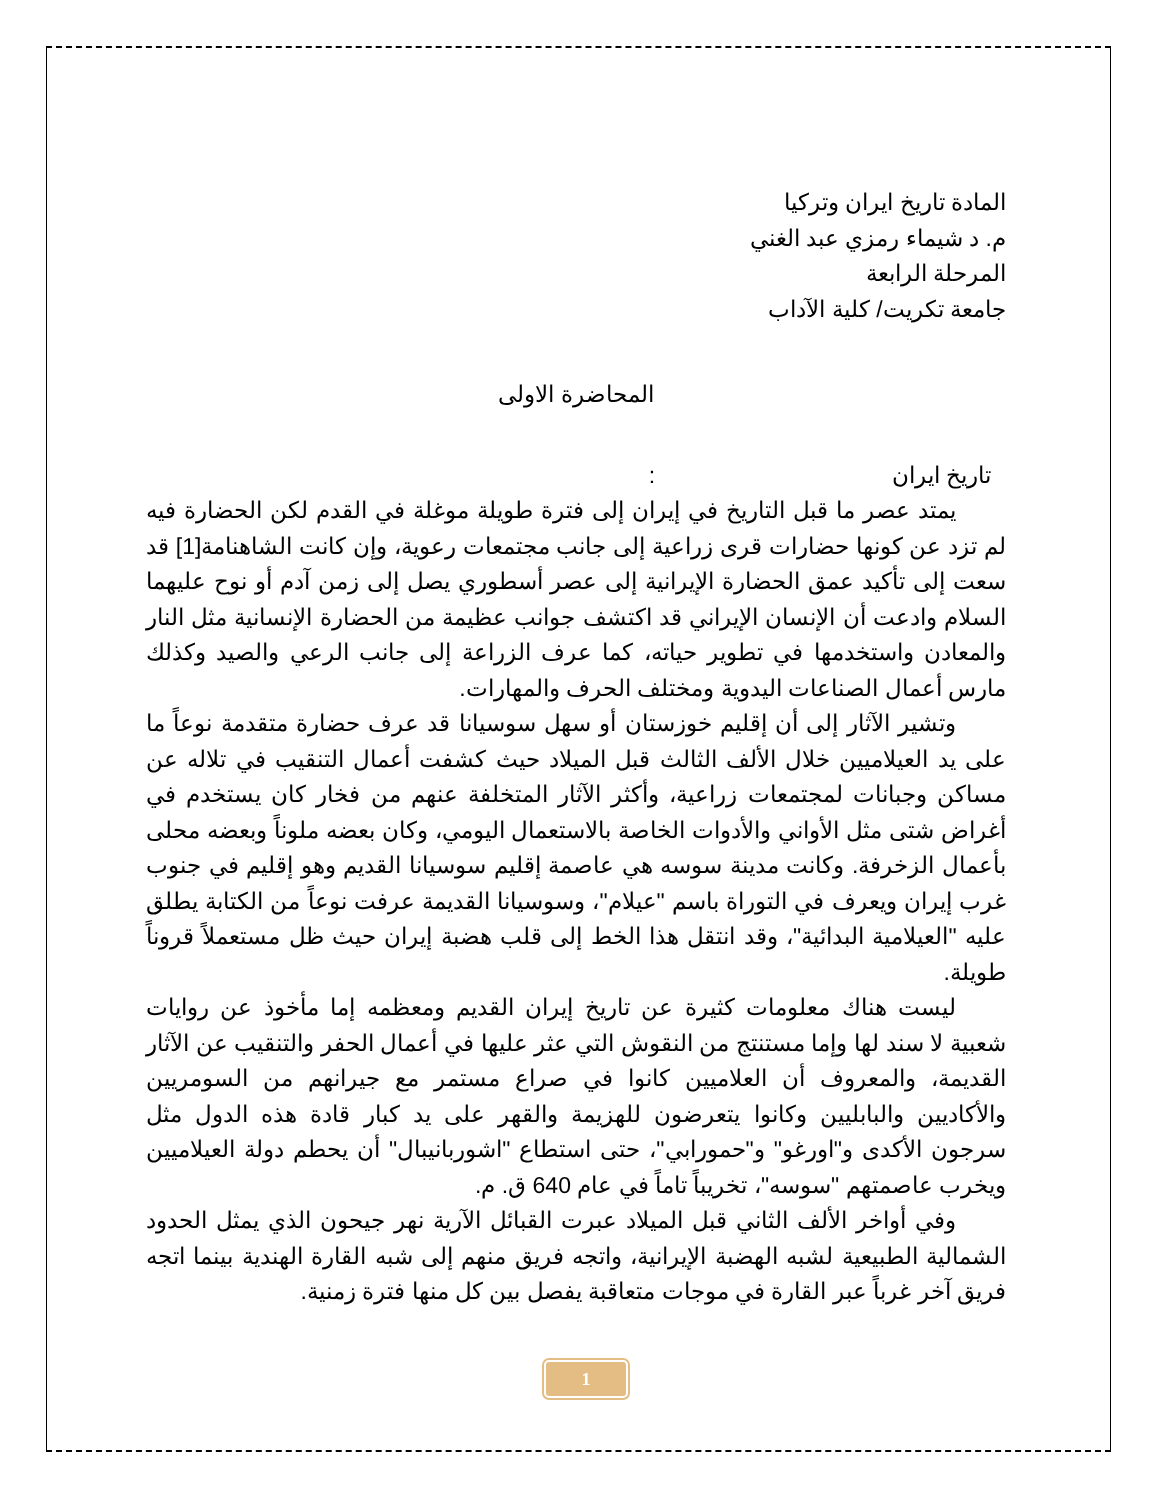المادة تاريخ ايران وتركيا
م. د شيماء رمزي عبد الغني
المرحلة الرابعة
جامعة تكريت/ كلية الآداب
المحاضرة الاولى
تاريخ ايران :
يمتد عصر ما قبل التاريخ في إيران إلى فترة طويلة موغلة في القدم لكن الحضارة فيه لم تزد عن كونها حضارات قرى زراعية إلى جانب مجتمعات رعوية، وإن كانت الشاهنامة[1] قد سعت إلى تأكيد عمق الحضارة الإيرانية إلى عصر أسطوري يصل إلى زمن آدم أو نوح عليهما السلام وادعت أن الإنسان الإيراني قد اكتشف جوانب عظيمة من الحضارة الإنسانية مثل النار والمعادن واستخدمها في تطوير حياته، كما عرف الزراعة إلى جانب الرعي والصيد وكذلك مارس أعمال الصناعات اليدوية ومختلف الحرف والمهارات.
وتشير الآثار إلى أن إقليم خوزستان أو سهل سوسيانا قد عرف حضارة متقدمة نوعاً ما على يد العيلاميين خلال الألف الثالث قبل الميلاد حيث كشفت أعمال التنقيب في تلاله عن مساكن وجبانات لمجتمعات زراعية، وأكثر الآثار المتخلفة عنهم من فخار كان يستخدم في أغراض شتى مثل الأواني والأدوات الخاصة بالاستعمال اليومي، وكان بعضه ملوناً وبعضه محلى بأعمال الزخرفة. وكانت مدينة سوسه هي عاصمة إقليم سوسيانا القديم وهو إقليم في جنوب غرب إيران ويعرف في التوراة باسم "عيلام"، وسوسيانا القديمة عرفت نوعاً من الكتابة يطلق عليه "العيلامية البدائية"، وقد انتقل هذا الخط إلى قلب هضبة إيران حيث ظل مستعملاً قروناً طويلة.
ليست هناك معلومات كثيرة عن تاريخ إيران القديم ومعظمه إما مأخوذ عن روايات شعبية لا سند لها وإما مستنتج من النقوش التي عثر عليها في أعمال الحفر والتنقيب عن الآثار القديمة، والمعروف أن العلاميين كانوا في صراع مستمر مع جيرانهم من السومريين والأكاديين والبابليين وكانوا يتعرضون للهزيمة والقهر على يد كبار قادة هذه الدول مثل سرجون الأكدى و"اورغو" و"حمورابي"، حتى استطاع "اشوربانيبال" أن يحطم دولة العيلاميين ويخرب عاصمتهم "سوسه"، تخريباً تاماً في عام 640 ق. م.
وفي أواخر الألف الثاني قبل الميلاد عبرت القبائل الآرية نهر جيحون الذي يمثل الحدود الشمالية الطبيعية لشبه الهضبة الإيرانية، واتجه فريق منهم إلى شبه القارة الهندية بينما اتجه فريق آخر غرباً عبر القارة في موجات متعاقبة يفصل بين كل منها فترة زمنية.
1